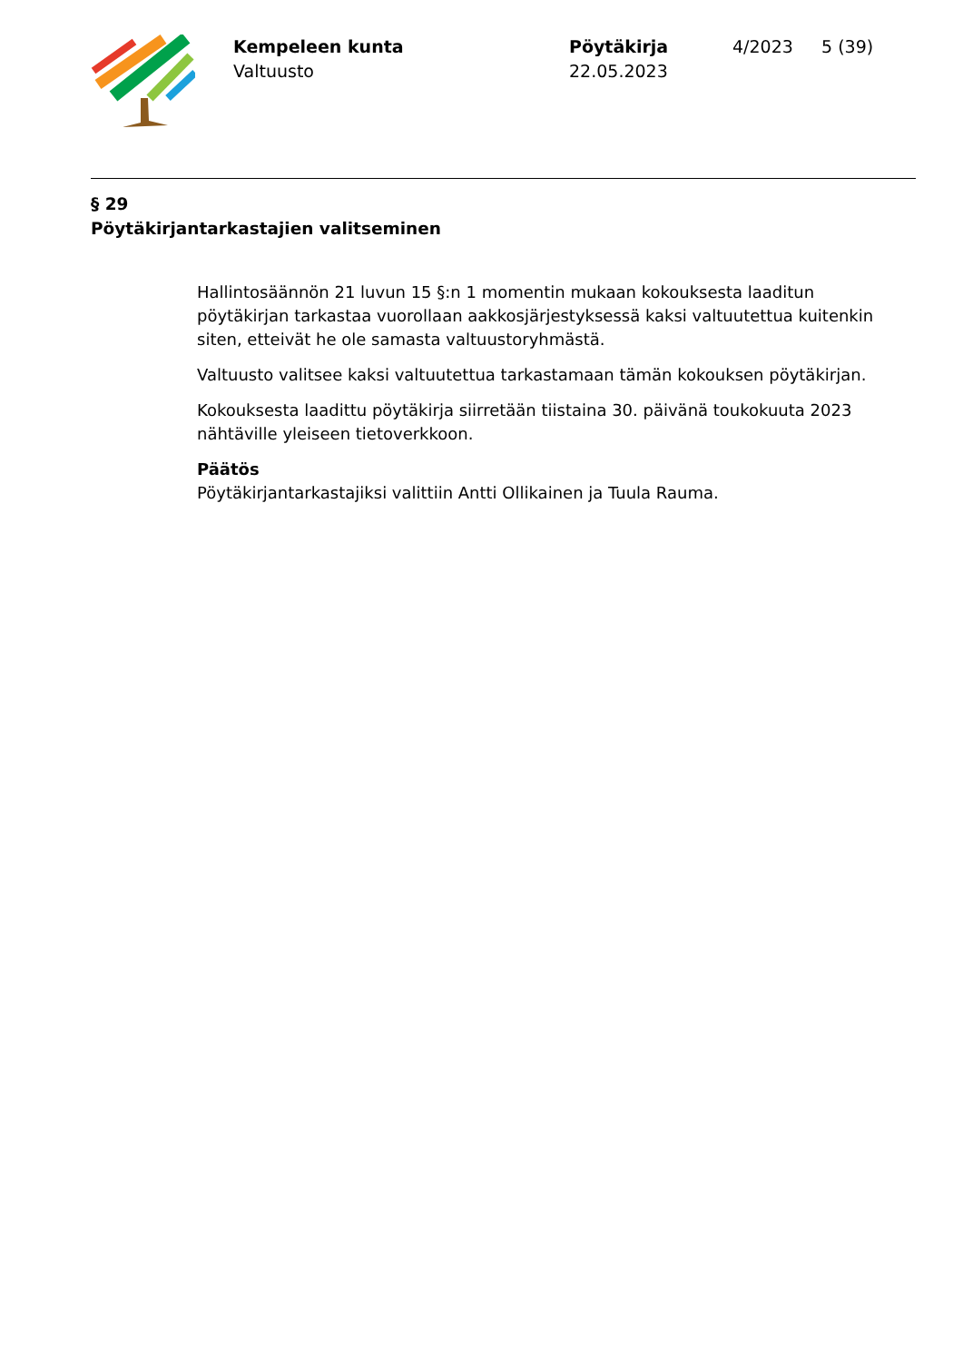Kempeleen kunta
Valtuusto
Pöytäkirja
22.05.2023
4/2023 5 (39)
§ 29
Pöytäkirjantarkastajien valitseminen
Hallintosäännön 21 luvun 15 §:n 1 momentin mukaan kokouksesta laaditun pöytäkirjan tarkastaa vuorollaan aakkosjärjestyksessä kaksi valtuutettua kuitenkin siten, etteivät he ole samasta valtuustoryhmästä.
Valtuusto valitsee kaksi valtuutettua tarkastamaan tämän kokouksen pöytäkirjan.
Kokouksesta laadittu pöytäkirja siirretään tiistaina 30. päivänä toukokuuta 2023 nähtäville yleiseen tietoverkkoon.
Päätös
Pöytäkirjantarkastajiksi valittiin Antti Ollikainen ja Tuula Rauma.